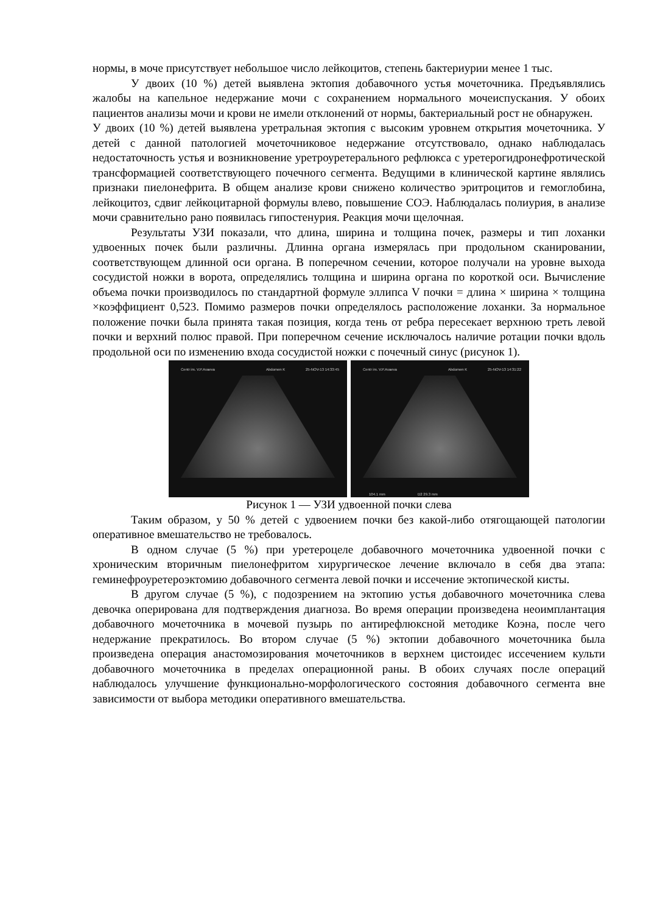нормы, в моче присутствует небольшое число лейкоцитов, степень бактериурии менее 1 тыс.
У двоих (10 %) детей выявлена эктопия добавочного устья мочеточника. Предъявлялись жалобы на капельное недержание мочи с сохранением нормального мочеиспускания. У обоих пациентов анализы мочи и крови не имели отклонений от нормы, бактериальный рост не обнаружен.
У двоих (10 %) детей выявлена уретральная эктопия с высоким уровнем открытия мочеточника. У детей с данной патологией мочеточниковое недержание отсутствовало, однако наблюдалась недостаточность устья и возникновение уретроуретерального рефлюкса с уретерогидронефротической трансформацией соответствующего почечного сегмента. Ведущими в клинической картине являлись признаки пиелонефрита. В общем анализе крови снижено количество эритроцитов и гемоглобина, лейкоцитоз, сдвиг лейкоцитарной формулы влево, повышение СОЭ. Наблюдалась полиурия, в анализе мочи сравнительно рано появилась гипостенурия. Реакция мочи щелочная.
Результаты УЗИ показали, что длина, ширина и толщина почек, размеры и тип лоханки удвоенных почек были различны. Длинна органа измерялась при продольном сканировании, соответствующем длинной оси органа. В поперечном сечении, которое получали на уровне выхода сосудистой ножки в ворота, определялись толщина и ширина органа по короткой оси. Вычисление объема почки производилось по стандартной формуле эллипса V почки = длина × ширина × толщина ×коэффициент 0,523. Помимо размеров почки определялось расположение лоханки. За нормальное положение почки была принята такая позиция, когда тень от ребра пересекает верхнюю треть левой почки и верхний полюс правой. При поперечном сечение исключалось наличие ротации почки вдоль продольной оси по изменению входа сосудистой ножки с почечный синус (рисунок 1).
Centr im. V.P.Avaeva Abdomen K 25-NOV-13 14:33:45
Centr im. V.P.Avaeva Abdomen K 25-NOV-13 14:31:22
104.1 mm D2 29.3 mm
Рисунок 1 — УЗИ удвоенной почки слева
Таким образом, у 50 % детей с удвоением почки без какой-либо отягощающей патологии оперативное вмешательство не требовалось.
В одном случае (5 %) при уретероцеле добавочного мочеточника удвоенной почки с хроническим вторичным пиелонефритом хирургическое лечение включало в себя два этапа: геминефроуретероэктомию добавочного сегмента левой почки и иссечение эктопической кисты.
В другом случае (5 %), с подозрением на эктопию устья добавочного мочеточника слева девочка оперирована для подтверждения диагноза. Во время операции произведена неоимплантация добавочного мочеточника в мочевой пузырь по антирефлюксной методике Коэна, после чего недержание прекратилось. Во втором случае (5 %) эктопии добавочного мочеточника была произведена операция анастомозирования мочеточников в верхнем цистоидес иссечением культи добавочного мочеточника в пределах операционной раны. В обоих случаях после операций наблюдалось улучшение функционально-морфологического состояния добавочного сегмента вне зависимости от выбора методики оперативного вмешательства.